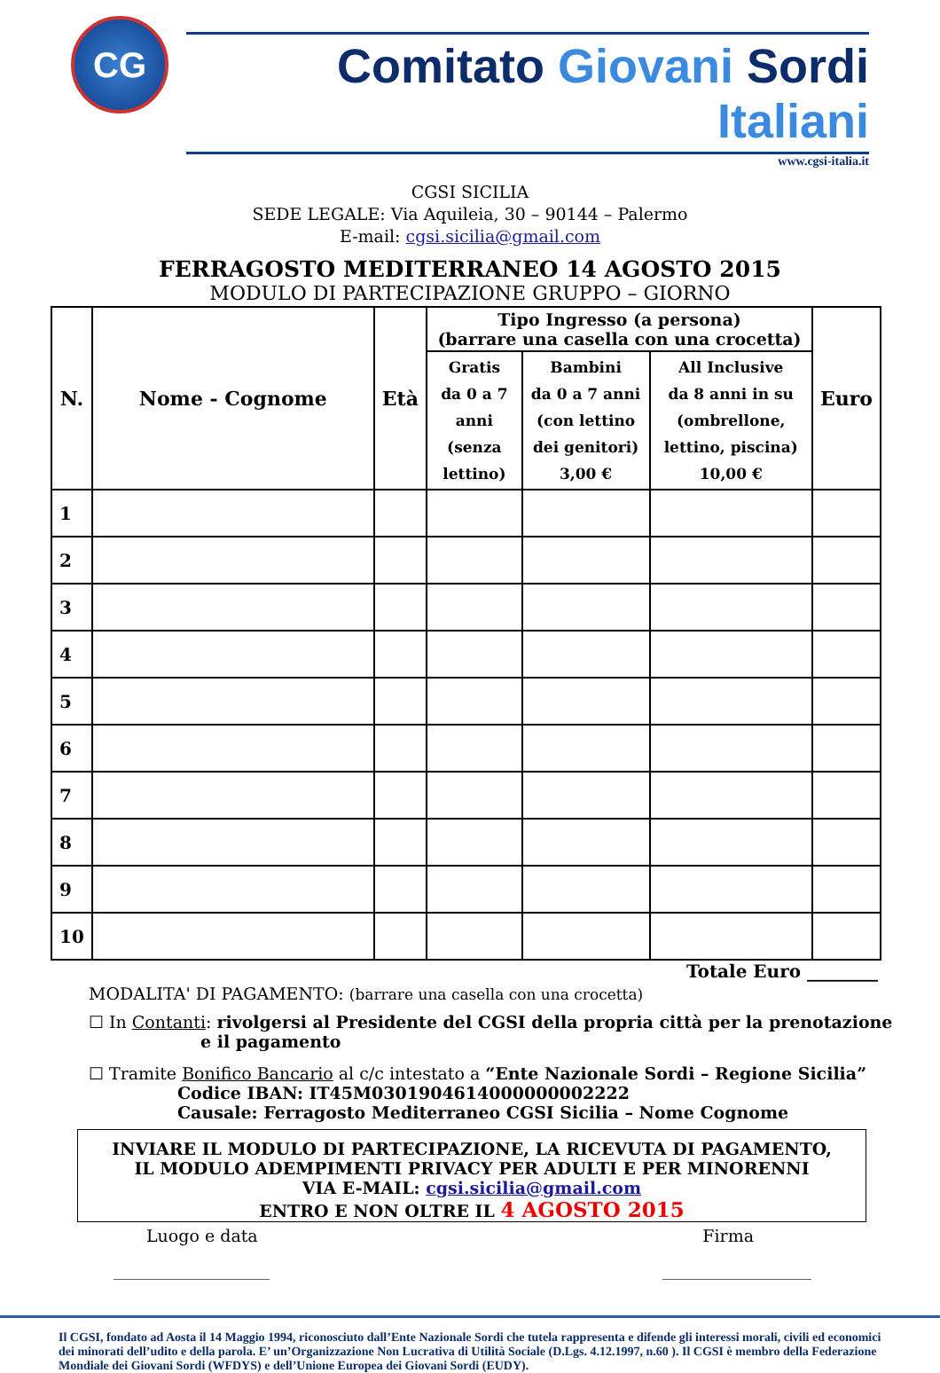CG
Comitato Giovani Sordi Italiani
www.cgsi-italia.it
CGSI SICILIA
SEDE LEGALE: Via Aquileia, 30 – 90144 – Palermo
E-mail: cgsi.sicilia@gmail.com
FERRAGOSTO MEDITERRANEO 14 AGOSTO 2015
MODULO DI PARTECIPAZIONE GRUPPO – GIORNO
| N. | Nome - Cognome | Età | Tipo Ingresso (a persona) (barrare una casella con una crocetta) | | | Euro |
| --- | --- | --- | --- | --- | --- | --- |
| | | | Gratis da 0 a 7 anni (senza lettino) | Bambini da 0 a 7 anni (con lettino dei genitori) 3,00 € | All Inclusive da 8 anni in su (ombrellone, lettino, piscina) 10,00 € | |
| 1 | | | | | | |
| 2 | | | | | | |
| 3 | | | | | | |
| 4 | | | | | | |
| 5 | | | | | | |
| 6 | | | | | | |
| 7 | | | | | | |
| 8 | | | | | | |
| 9 | | | | | | |
| 10 | | | | | | |
Totale Euro ________
MODALITA' DI PAGAMENTO: (barrare una casella con una crocetta)
☐ In Contanti: rivolgersi al Presidente del CGSI della propria città per la prenotazione
e il pagamento
☐ Tramite Bonifico Bancario al c/c intestato a “Ente Nazionale Sordi – Regione Sicilia”
Codice IBAN: IT45M0301904614000000002222
Causale: Ferragosto Mediterraneo CGSI Sicilia – Nome Cognome
INVIARE IL MODULO DI PARTECIPAZIONE, LA RICEVUTA DI PAGAMENTO,
IL MODULO ADEMPIMENTI PRIVACY PER ADULTI E PER MINORENNI
VIA E-MAIL: cgsi.sicilia@gmail.com
ENTRO E NON OLTRE IL 4 AGOSTO 2015
Luogo e data Firma
______________________ _____________________
Il CGSI, fondato ad Aosta il 14 Maggio 1994, riconosciuto dall’Ente Nazionale Sordi che tutela rappresenta e difende gli interessi morali, civili ed economici dei minorati dell’udito e della parola. E’ un’Organizzazione Non Lucrativa di Utilità Sociale (D.Lgs. 4.12.1997, n.60 ). Il CGSI è membro della Federazione Mondiale dei Giovani Sordi (WFDYS) e dell’Unione Europea dei Giovani Sordi (EUDY).